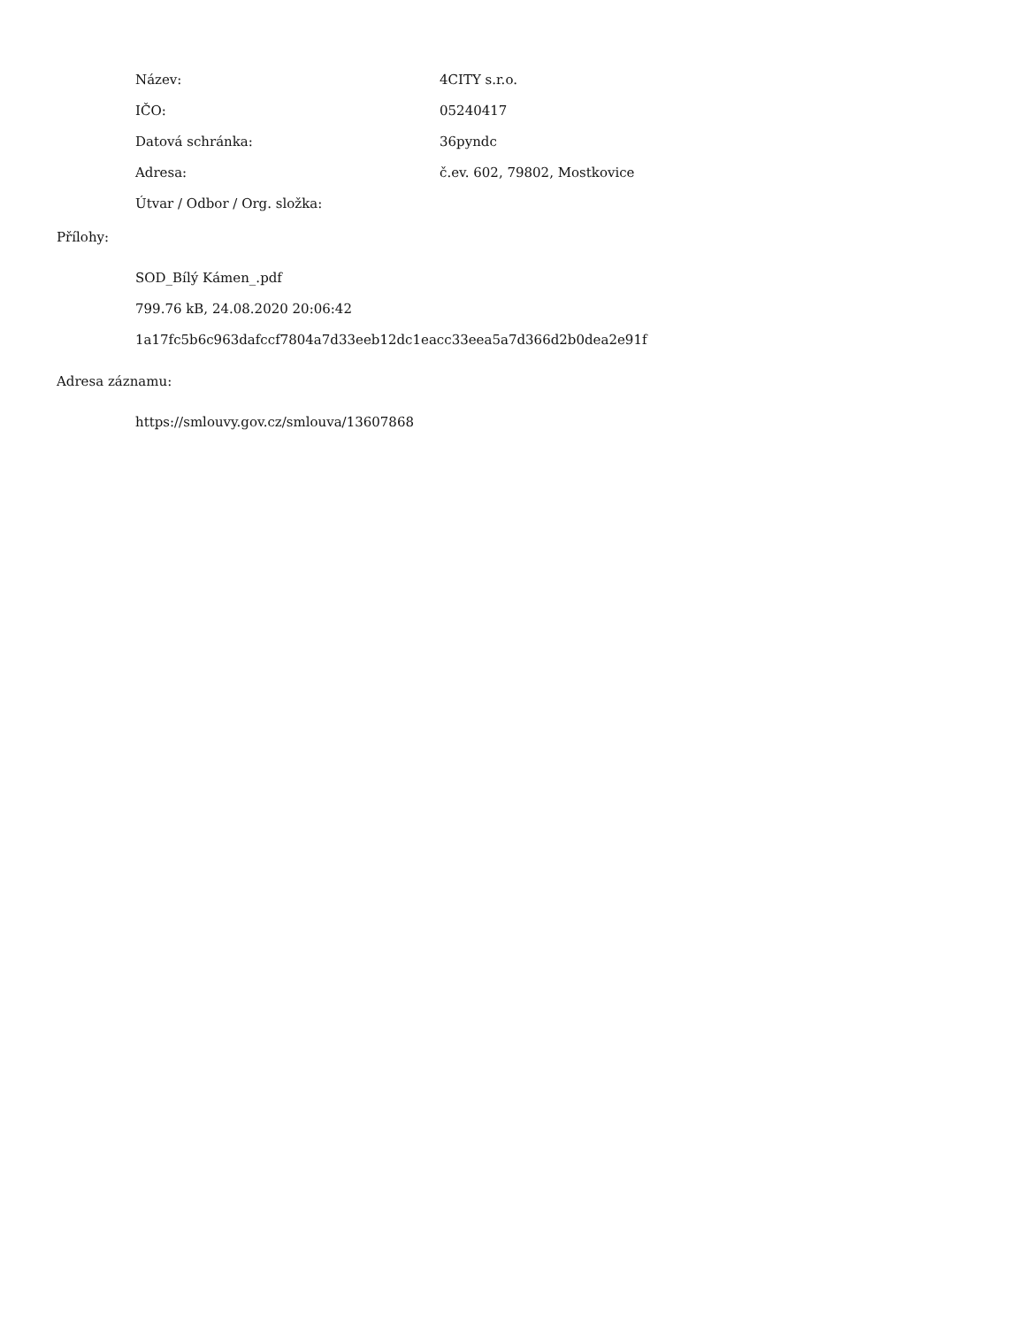| Název: | 4CITY s.r.o. |
| IČO: | 05240417 |
| Datová schránka: | 36pyndc |
| Adresa: | č.ev. 602, 79802, Mostkovice |
| Útvar / Odbor / Org. složka: | |
Přílohy:
SOD_Bílý Kámen_.pdf
799.76 kB, 24.08.2020 20:06:42
1a17fc5b6c963dafccf7804a7d33eeb12dc1eacc33eea5a7d366d2b0dea2e91f
Adresa záznamu:
https://smlouvy.gov.cz/smlouva/13607868